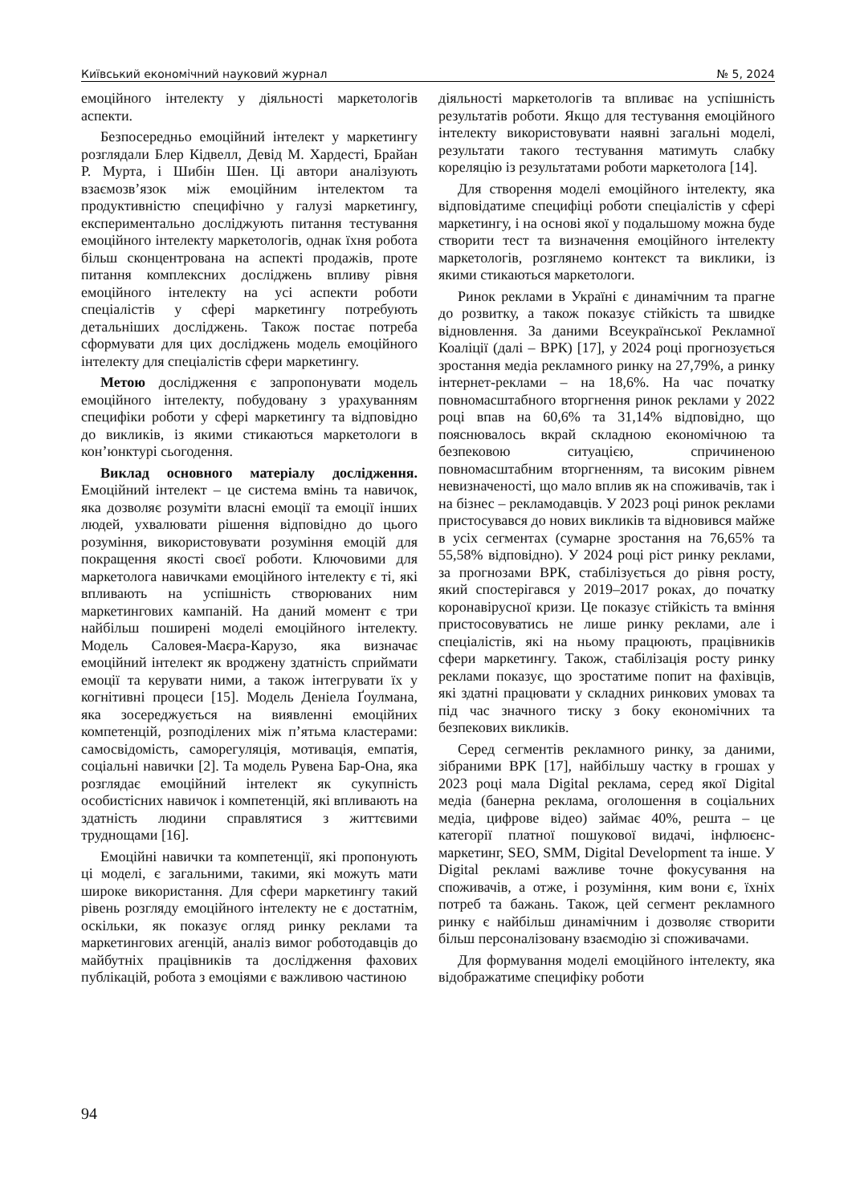Київський економічний науковий журнал № 5, 2024
емоційного інтелекту у діяльності маркетологів аспекти.
Безпосередньо емоційний інтелект у маркетингу розглядали Блер Кідвелл, Девід М. Хардесті, Брайан Р. Мурта, і Шибін Шен. Ці автори аналізують взаємозв’язок між емоційним інтелектом та продуктивністю специфічно у галузі маркетингу, експериментально досліджують питання тестування емоційного інтелекту маркетологів, однак їхня робота більш сконцентрована на аспекті продажів, проте питання комплексних досліджень впливу рівня емоційного інтелекту на усі аспекти роботи спеціалістів у сфері маркетингу потребують детальніших досліджень. Також постає потреба сформувати для цих досліджень модель емоційного інтелекту для спеціалістів сфери маркетингу.
Метою дослідження є запропонувати модель емоційного інтелекту, побудовану з урахуванням специфіки роботи у сфері маркетингу та відповідно до викликів, із якими стикаються маркетологи в кон’юнктурі сьогодення.
Виклад основного матеріалу дослідження. Емоційний інтелект – це система вмінь та навичок, яка дозволяє розуміти власні емоції та емоції інших людей, ухвалювати рішення відповідно до цього розуміння, використовувати розуміння емоцій для покращення якості своєї роботи. Ключовими для маркетолога навичками емоційного інтелекту є ті, які впливають на успішність створюваних ним маркетингових кампаній. На даний момент є три найбільш поширені моделі емоційного інтелекту. Модель Саловея-Маєра-Карузо, яка визначає емоційний інтелект як вроджену здатність сприймати емоції та керувати ними, а також інтегрувати їх у когнітивні процеси [15]. Модель Деніела Ґоулмана, яка зосереджується на виявленні емоційних компетенцій, розподілених між п’ятьма кластерами: самосвідомість, саморегуляція, мотивація, емпатія, соціальні навички [2]. Та модель Рувена Бар-Она, яка розглядає емоційний інтелект як сукупність особистісних навичок і компетенцій, які впливають на здатність людини справлятися з життєвими труднощами [16].
Емоційні навички та компетенції, які пропонують ці моделі, є загальними, такими, які можуть мати широке використання. Для сфери маркетингу такий рівень розгляду емоційного інтелекту не є достатнім, оскільки, як показує огляд ринку реклами та маркетингових агенцій, аналіз вимог роботодавців до майбутніх працівників та дослідження фахових публікацій, робота з емоціями є важливою частиною
діяльності маркетологів та впливає на успішність результатів роботи. Якщо для тестування емоційного інтелекту використовувати наявні загальні моделі, результати такого тестування матимуть слабку кореляцію із результатами роботи маркетолога [14].
Для створення моделі емоційного інтелекту, яка відповідатиме специфіці роботи спеціалістів у сфері маркетингу, і на основі якої у подальшому можна буде створити тест та визначення емоційного інтелекту маркетологів, розглянемо контекст та виклики, із якими стикаються маркетологи.
Ринок реклами в Україні є динамічним та прагне до розвитку, а також показує стійкість та швидке відновлення. За даними Всеукраїнської Рекламної Коаліції (далі – ВРК) [17], у 2024 році прогнозується зростання медіа рекламного ринку на 27,79%, а ринку інтернет-реклами – на 18,6%. На час початку повномасштабного вторгнення ринок реклами у 2022 році впав на 60,6% та 31,14% відповідно, що пояснювалось вкрай складною економічною та безпековою ситуацією, спричиненою повномасштабним вторгненням, та високим рівнем невизначеності, що мало вплив як на споживачів, так і на бізнес – рекламодавців. У 2023 році ринок реклами пристосувався до нових викликів та відновився майже в усіх сегментах (сумарне зростання на 76,65% та 55,58% відповідно). У 2024 році ріст ринку реклами, за прогнозами ВРК, стабілізується до рівня росту, який спостерігався у 2019–2017 роках, до початку коронавірусної кризи. Це показує стійкість та вміння пристосовуватись не лише ринку реклами, але і спеціалістів, які на ньому працюють, працівників сфери маркетингу. Також, стабілізація росту ринку реклами показує, що зростатиме попит на фахівців, які здатні працювати у складних ринкових умовах та під час значного тиску з боку економічних та безпекових викликів.
Серед сегментів рекламного ринку, за даними, зібраними ВРК [17], найбільшу частку в грошах у 2023 році мала Digital реклама, серед якої Digital медіа (банерна реклама, оголошення в соціальних медіа, цифрове відео) займає 40%, решта – це категорії платної пошукової видачі, інфлюєнс-маркетинг, SEO, SMM, Digital Development та інше. У Digital рекламі важливе точне фокусування на споживачів, а отже, і розуміння, ким вони є, їхніх потреб та бажань. Також, цей сегмент рекламного ринку є найбільш динамічним і дозволяє створити більш персоналізовану взаємодію зі споживачами.
Для формування моделі емоційного інтелекту, яка відображатиме специфіку роботи
94